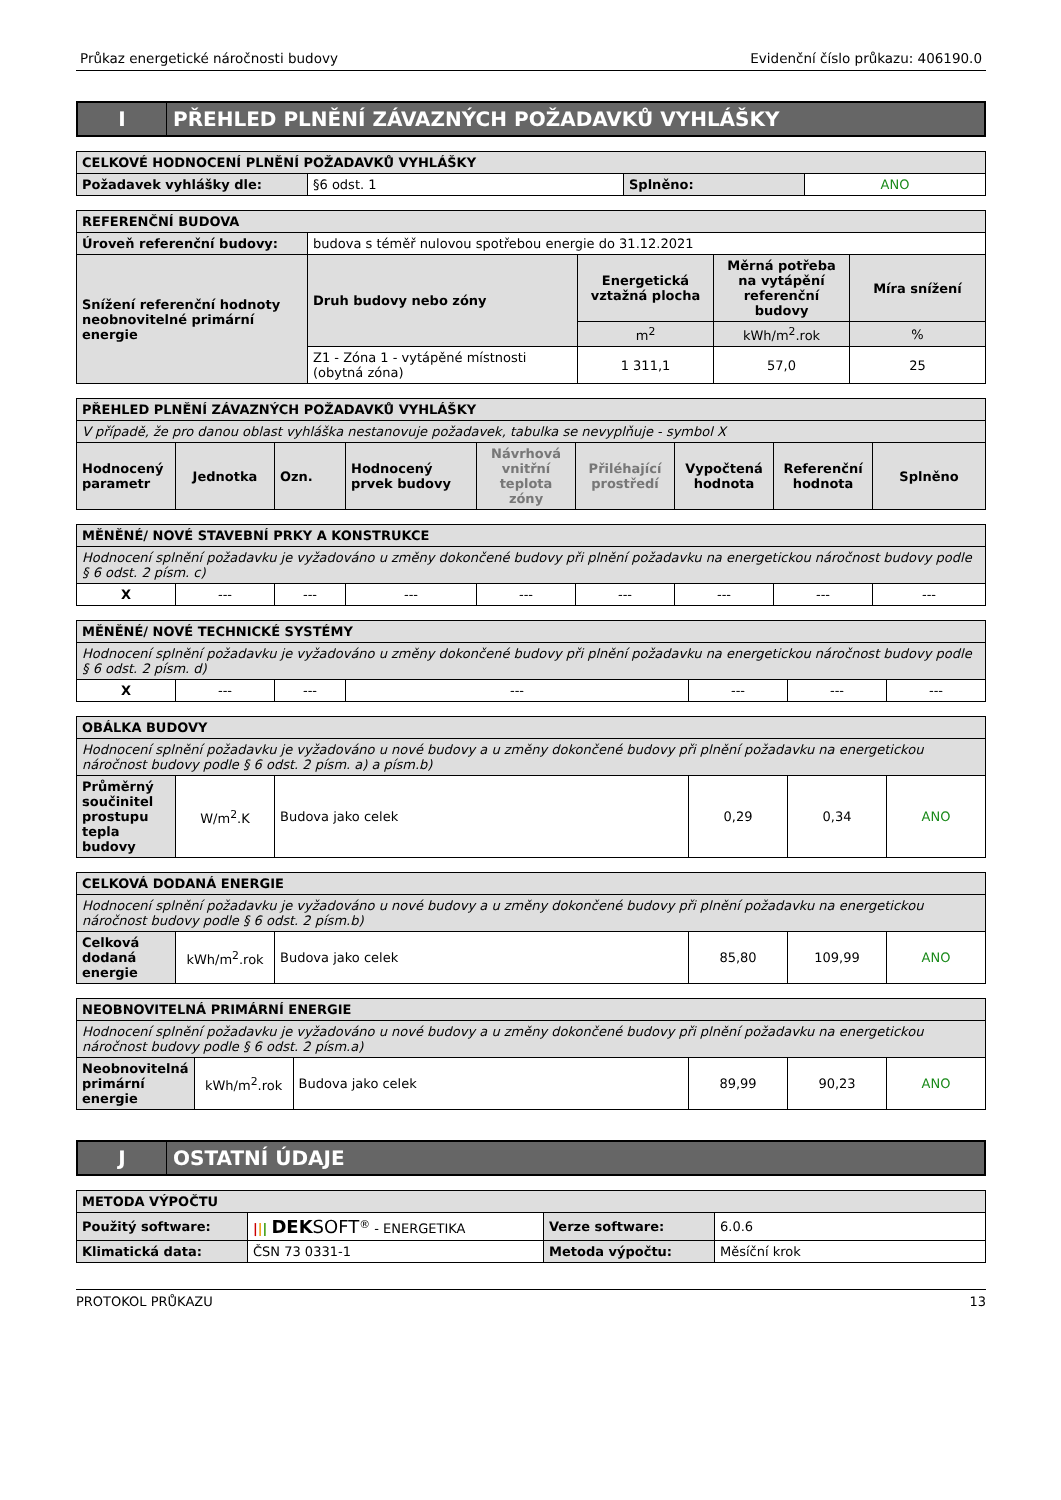Průkaz energetické náročnosti budovy Evidenční číslo průkazu: 406190.0
I
PŘEHLED PLNĚNÍ ZÁVAZNÝCH POŽADAVKŮ VYHLÁŠKY
| CELKOVÉ HODNOCENÍ PLNĚNÍ POŽADAVKŮ VYHLÁŠKY | | | |
| --- | --- | --- | --- |
| Požadavek vyhlášky dle: | §6 odst. 1 | Splněno: | ANO |
| REFERENČNÍ BUDOVA | | | | |
| --- | --- | --- | --- | --- |
| Úroveň referenční budovy: | budova s téměř nulovou spotřebou energie do 31.12.2021 | | | |
| Snížení referenční hodnoty neobnovitelné primární energie | Druh budovy nebo zóny | Energetická vztažná plocha | Měrná potřeba na vytápění referenční budovy | Míra snížení |
| | | m<sup>2</sup> | kWh/m<sup>2</sup>.rok | % |
| | Z1 - Zóna 1 - vytápěné místnosti (obytná zóna) | 1 311,1 | 57,0 | 25 |
| PŘEHLED PLNĚNÍ ZÁVAZNÝCH POŽADAVKŮ VYHLÁŠKY | | | | | | | | |
| --- | --- | --- | --- | --- | --- | --- | --- | --- |
| V případě, že pro danou oblast vyhláška nestanovuje požadavek, tabulka se nevyplňuje - symbol X | | | | | | | | |
| Hodnocený parametr | Jednotka | Ozn. | Hodnocený prvek budovy | Návrhová vnitřní teplota zóny | Přiléhající prostředí | Vypočtená hodnota | Referenční hodnota | Splněno |
| MĚNĚNÉ/ NOVÉ STAVEBNÍ PRKY A KONSTRUKCE | | | | | | | | |
| --- | --- | --- | --- | --- | --- | --- | --- | --- |
| Hodnocení splnění požadavku je vyžadováno u změny dokončené budovy při plnění požadavku na energetickou náročnost budovy podle § 6 odst. 2 písm. c) | | | | | | | | |
| X | --- | --- | --- | --- | --- | --- | --- | --- |
| MĚNĚNÉ/ NOVÉ TECHNICKÉ SYSTÉMY | | | | | | |
| --- | --- | --- | --- | --- | --- | --- |
| Hodnocení splnění požadavku je vyžadováno u změny dokončené budovy při plnění požadavku na energetickou náročnost budovy podle § 6 odst. 2 písm. d) | | | | | | |
| X | --- | --- | --- | --- | --- | --- |
| OBÁLKA BUDOVY | | | | | |
| --- | --- | --- | --- | --- | --- |
| Hodnocení splnění požadavku je vyžadováno u nové budovy a u změny dokončené budovy při plnění požadavku na energetickou náročnost budovy podle § 6 odst. 2 písm. a) a písm.b) | | | | | |
| Průměrný součinitel prostupu tepla budovy | W/m<sup>2</sup>.K | Budova jako celek | 0,29 | 0,34 | ANO |
| CELKOVÁ DODANÁ ENERGIE | | | | | |
| --- | --- | --- | --- | --- | --- |
| Hodnocení splnění požadavku je vyžadováno u nové budovy a u změny dokončené budovy při plnění požadavku na energetickou náročnost budovy podle § 6 odst. 2 písm.b) | | | | | |
| Celková dodaná energie | kWh/m<sup>2</sup>.rok | Budova jako celek | 85,80 | 109,99 | ANO |
| NEOBNOVITELNÁ PRIMÁRNÍ ENERGIE | | | | | |
| --- | --- | --- | --- | --- | --- |
| Hodnocení splnění požadavku je vyžadováno u nové budovy a u změny dokončené budovy při plnění požadavku na energetickou náročnost budovy podle § 6 odst. 2 písm.a) | | | | | |
| Neobnovitelná primární energie | kWh/m<sup>2</sup>.rok | Budova jako celek | 89,99 | 90,23 | ANO |
J
OSTATNÍ ÚDAJE
| METODA VÝPOČTU | | | |
| --- | --- | --- | --- |
| Použitý software: | / / / DEK SOFT<sup>®</sup> - ENERGETIKA | Verze software: | 6.0.6 |
| Klimatická data: | ČSN 73 0331-1 | Metoda výpočtu: | Měsíční krok |
PROTOKOL PRŮKAZU 13